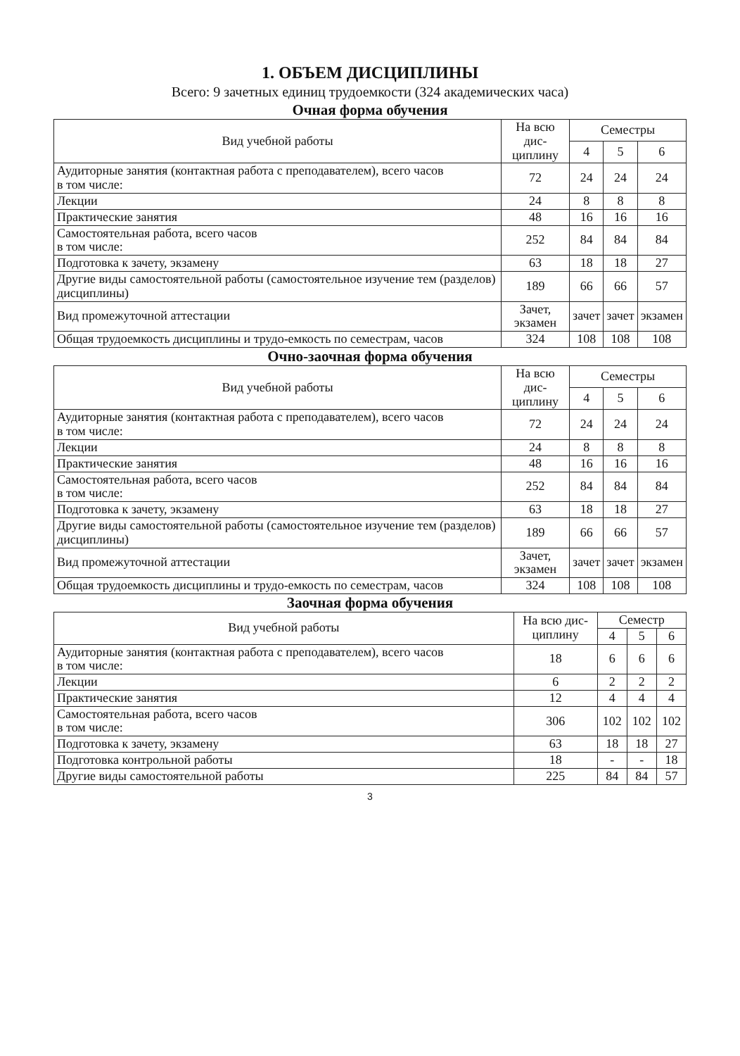1. ОБЪЕМ ДИСЦИПЛИНЫ
Всего: 9 зачетных единиц трудоемкости (324 академических часа)
Очная форма обучения
| Вид учебной работы | На всю дис- циплину | Семестры | | |
| --- | --- | --- | --- | --- |
| | | 4 | 5 | 6 |
| Аудиторные занятия (контактная работа с преподавателем), всего часов в том числе: | 72 | 24 | 24 | 24 |
| Лекции | 24 | 8 | 8 | 8 |
| Практические занятия | 48 | 16 | 16 | 16 |
| Самостоятельная работа, всего часов в том числе: | 252 | 84 | 84 | 84 |
| Подготовка к зачету, экзамену | 63 | 18 | 18 | 27 |
| Другие виды самостоятельной работы (самостоятельное изучение тем (разделов) дисциплины) | 189 | 66 | 66 | 57 |
| Вид промежуточной аттестации | Зачет, экзамен | зачет | зачет | экзамен |
| Общая трудоемкость дисциплины и трудо-емкость по семестрам, часов | 324 | 108 | 108 | 108 |
Очно-заочная форма обучения
| Вид учебной работы | На всю дис- циплину | Семестры | | |
| --- | --- | --- | --- | --- |
| | | 4 | 5 | 6 |
| Аудиторные занятия (контактная работа с преподавателем), всего часов в том числе: | 72 | 24 | 24 | 24 |
| Лекции | 24 | 8 | 8 | 8 |
| Практические занятия | 48 | 16 | 16 | 16 |
| Самостоятельная работа, всего часов в том числе: | 252 | 84 | 84 | 84 |
| Подготовка к зачету, экзамену | 63 | 18 | 18 | 27 |
| Другие виды самостоятельной работы (самостоятельное изучение тем (разделов) дисциплины) | 189 | 66 | 66 | 57 |
| Вид промежуточной аттестации | Зачет, экзамен | зачет | зачет | экзамен |
| Общая трудоемкость дисциплины и трудо-емкость по семестрам, часов | 324 | 108 | 108 | 108 |
Заочная форма обучения
| Вид учебной работы | На всю дис- циплину | Семестр | | |
| --- | --- | --- | --- | --- |
| | | 4 | 5 | 6 |
| Аудиторные занятия (контактная работа с преподавателем), всего часов в том числе: | 18 | 6 | 6 | 6 |
| Лекции | 6 | 2 | 2 | 2 |
| Практические занятия | 12 | 4 | 4 | 4 |
| Самостоятельная работа, всего часов в том числе: | 306 | 102 | 102 | 102 |
| Подготовка к зачету, экзамену | 63 | 18 | 18 | 27 |
| Подготовка контрольной работы | 18 | - | - | 18 |
| Другие виды самостоятельной работы | 225 | 84 | 84 | 57 |
3